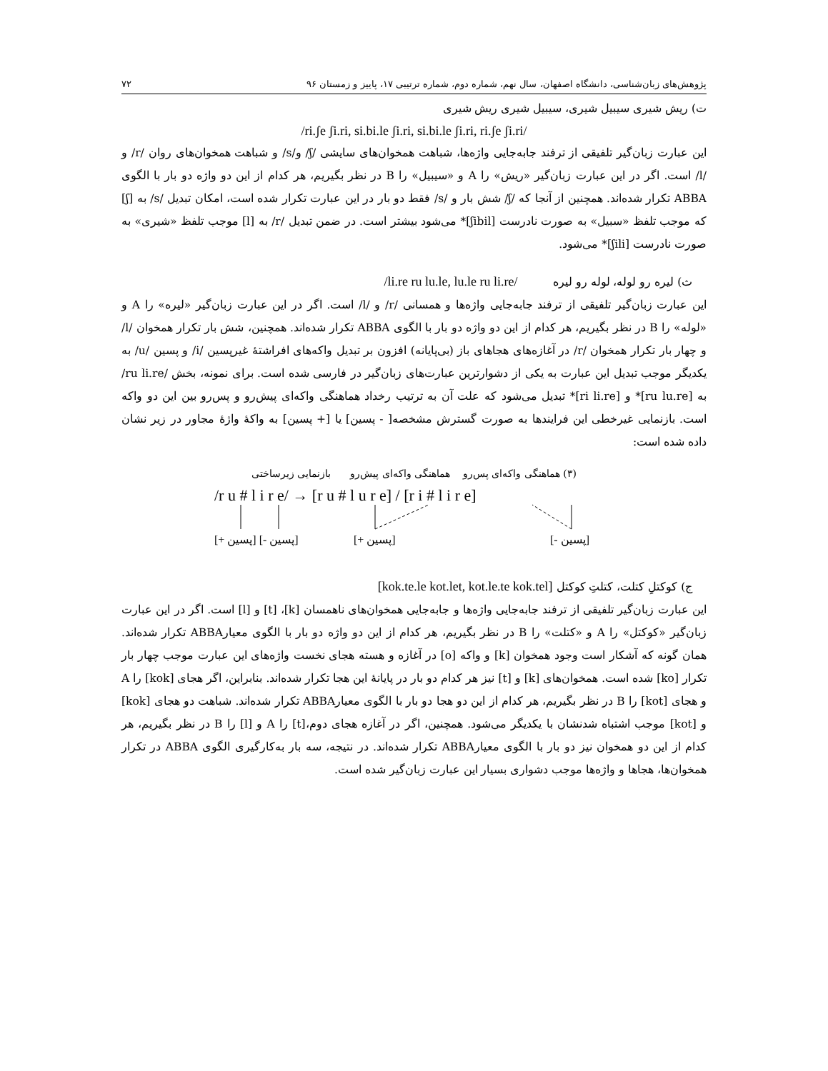پژوهش‌های زبان‌شناسی، دانشگاه اصفهان، سال نهم، شماره دوم، شماره ترتیبی ۱۷، پاییز و زمستان ۹۶ ۷۲
ت) ریش شیری سیبیل شیری، سیبیل شیری ریش شیری
/ri.ʃe ʃi.ri, si.bi.le ʃi.ri, si.bi.le ʃi.ri, ri.ʃe ʃi.ri/
این عبارت زبان‌گیر تلفیقی از ترفند جابه‌جایی واژه‌ها، شباهت همخوان‌های سایشی /ʃ/ و/s/ و شباهت همخوان‌های روان /r/ و /l/ است. اگر در این عبارت زبان‌گیر «ریش» را A و «سیبیل» را B در نظر بگیریم، هر کدام از این دو واژه دو بار با الگوی ABBA تکرار شده‌اند. همچنین از آنجا که /ʃ/ شش بار و /s/ فقط دو بار در این عبارت تکرار شده است، امکان تبدیل /s/ به [ʃ] که موجب تلفظ «سبیل» به صورت نادرست [ʃibil]* می‌شود بیشتر است. در ضمن تبدیل /r/ به [l] موجب تلفظ «شیری» به صورت نادرست [ʃili]* می‌شود.
ث) لیره رو لوله، لوله رو لیره /li.re ru lu.le, lu.le ru li.re/
این عبارت زبان‌گیر تلفیقی از ترفند جابه‌جایی واژه‌ها و همسانی /r/ و /l/ است. اگر در این عبارت زبان‌گیر «لیره» را A و «لوله» را B در نظر بگیریم، هر کدام از این دو واژه دو بار با الگوی ABBA تکرار شده‌اند. همچنین، شش بار تکرار همخوان /l/ و چهار بار تکرار همخوان /r/ در آغازه‌های هجاهای باز (بی‌پایانه) افزون بر تبدیل واکه‌های افراشتهٔ غیرپسین /i/ و پسین /u/ به یکدیگر موجب تبدیل این عبارت به یکی از دشوارترین عبارت‌های زبان‌گیر در فارسی شده است. برای نمونه، بخش /ru li.re/ به [ru lu.re]* و [ri li.re]* تبدیل می‌شود که علت آن به ترتیب رخداد هماهنگی واکه‌ای پیش‌رو و پس‌رو بین این دو واکه است. بازنمایی غیرخطی این فرایندها به صورت گسترش مشخصه[ - پسین] یا [+ پسین] به واکهٔ واژهٔ مجاور در زیر نشان داده شده است:
(۳) هماهنگی واکه‌ای پس‌رو هماهنگی واکه‌ای پیش‌رو بازنمایی زیرساختی
/r u # l i r e/ → [r u # l u r e] / [r i # l i r e]
[+ پسین] [- پسین]
[+ پسین]
[- پسین]
ج) کوکتلِ کتلت، کتلتِ کوکتل [kok.te.le kot.let, kot.le.te kok.tel]
این عبارت زبان‌گیر تلفیقی از ترفند جابه‌جایی واژه‌ها و جابه‌جایی همخوان‌های ناهمسان [k]، [t] و [l] است. اگر در این عبارت زبان‌گیر «کوکتل» را A و «کتلت» را B در نظر بگیریم، هر کدام از این دو واژه دو بار با الگوی معیارABBA تکرار شده‌اند. همان گونه که آشکار است وجود همخوان [k] و واکه [o] در آغازه و هسته هجای نخست واژه‌های این عبارت موجب چهار بار تکرار [ko] شده است. همخوان‌های [k] و [t] نیز هر کدام دو بار در پایانهٔ این هجا تکرار شده‌اند. بنابراین، اگر هجای [kok] را A و هجای [kot] را B در نظر بگیریم، هر کدام از این دو هجا دو بار با الگوی معیارABBA تکرار شده‌اند. شباهت دو هجای [kok] و [kot] موجب اشتباه شدنشان با یکدیگر می‌شود. همچنین، اگر در آغازه هجای دوم،[t] را A و [l] را B در نظر بگیریم، هر کدام از این دو همخوان نیز دو بار با الگوی معیارABBA تکرار شده‌اند. در نتیجه، سه بار به‌کارگیری الگوی ABBA در تکرار همخوان‌ها، هجاها و واژه‌ها موجب دشواری بسیار این عبارت زبان‌گیر شده است.